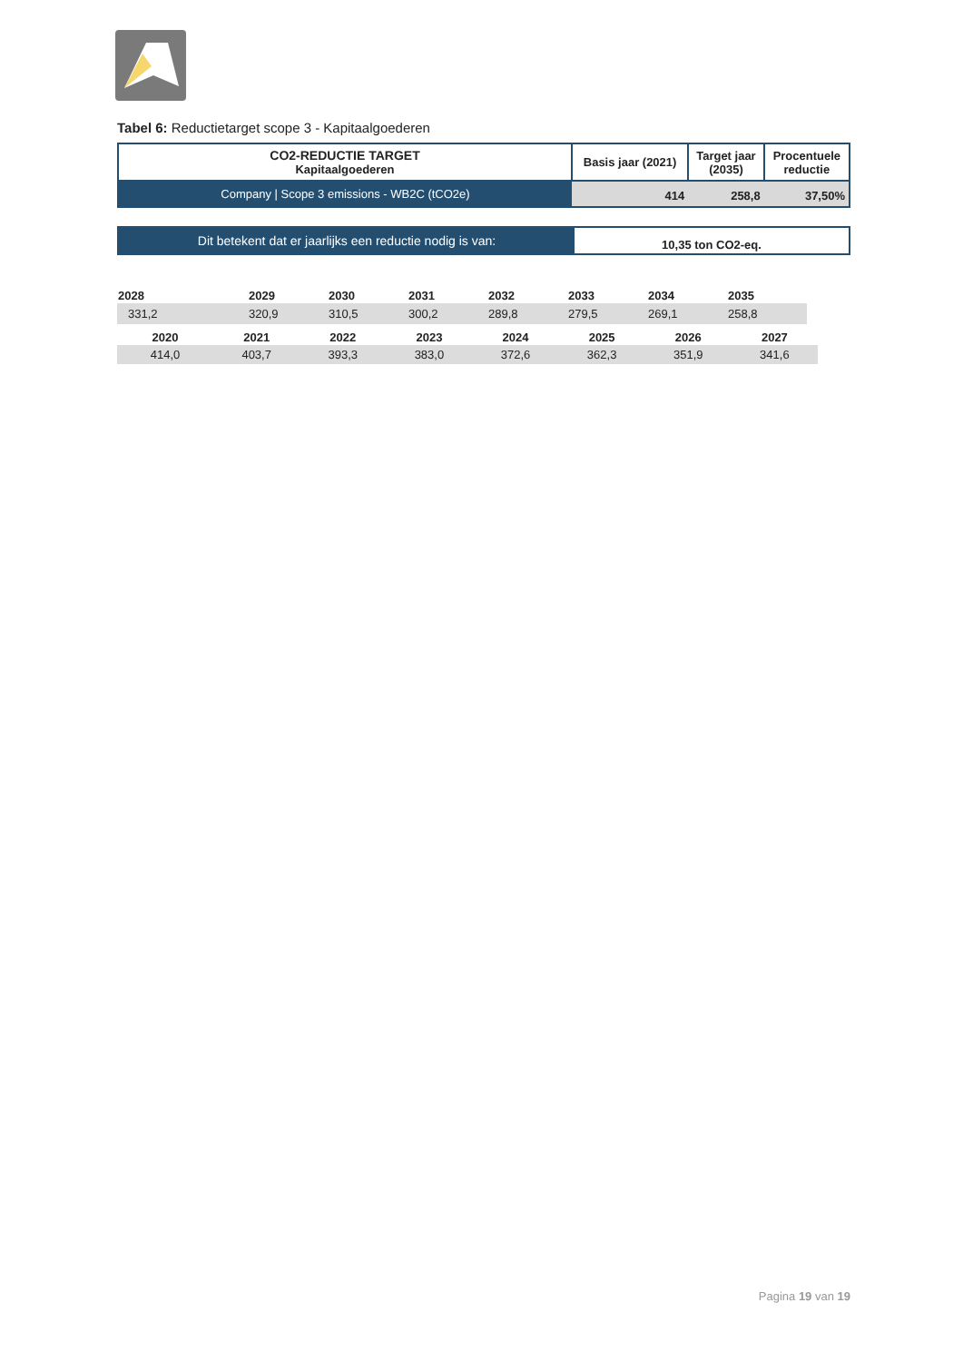Tabel 6: Reductietarget scope 3 - Kapitaalgoederen
| CO2-REDUCTIE TARGET Kapitaalgoederen | Basis jaar (2021) | Target jaar (2035) | Procentuele reductie |
| Company / Scope 3 emissions - WB2C (tCO2e) | 414 | 258,8 | 37,50% |
| Dit betekent dat er jaarlijks een reductie nodig is van: | 10,35 ton CO2-eq. |
| 2028 | 2029 | 2030 | 2031 | 2032 | 2033 | 2034 | 2035 |
| 331,2 | 320,9 | 310,5 | 300,2 | 289,8 | 279,5 | 269,1 | 258,8 |
| 2020 | 2021 | 2022 | 2023 | 2024 | 2025 | 2026 | 2027 |
| 414,0 | 403,7 | 393,3 | 383,0 | 372,6 | 362,3 | 351,9 | 341,6 |
Pagina 19 van 19